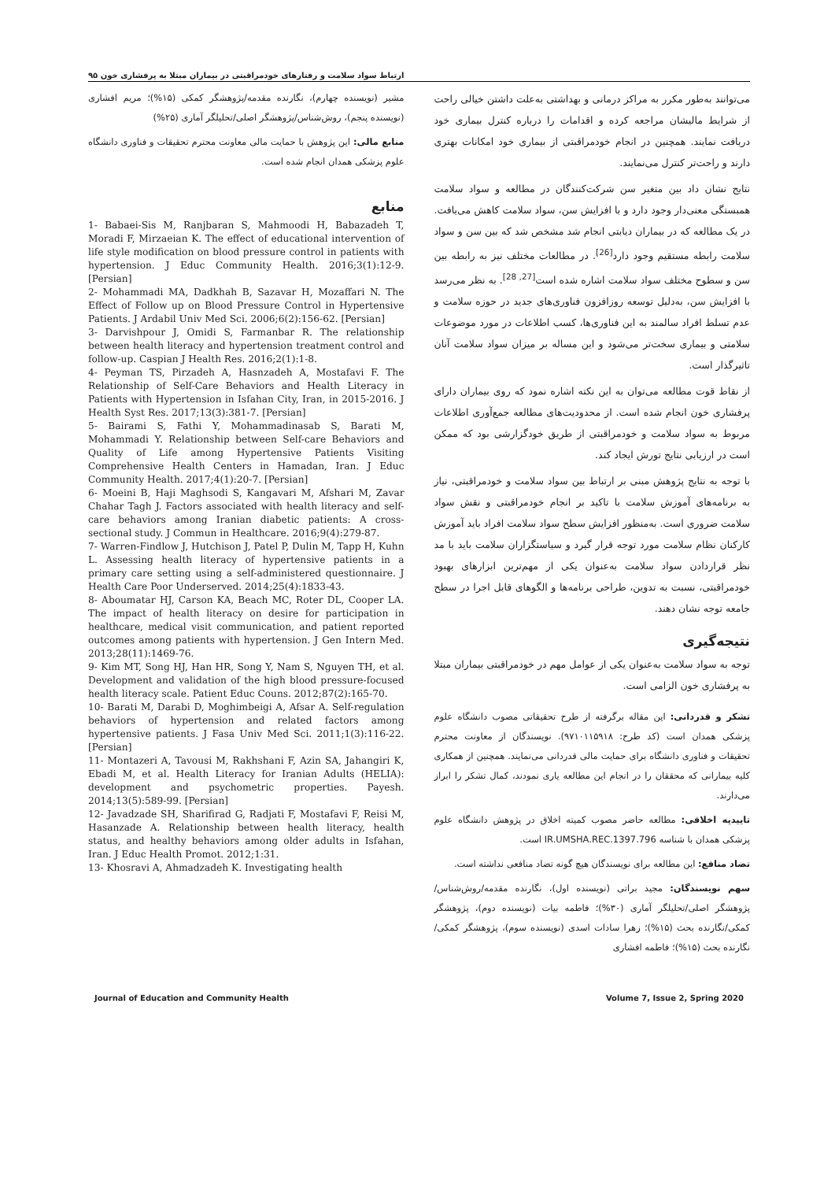ارتباط سواد سلامت و رفتارهای خودمراقبتی در بیماران مبتلا به پرفشاری خون ۹۵
می‌توانند به‌طور مکرر به مراکز درمانی و بهداشتی به‌علت داشتن خیالی راحت از شرایط مالیشان مراجعه کرده و اقدامات را درباره کنترل بیماری خود دریافت نمایند. همچنین در انجام خودمراقبتی از بیماری خود امکانات بهتری دارند و راحت‌تر کنترل می‌نمایند.
نتایج نشان داد بین متغیر سن شرکت‌کنندگان در مطالعه و سواد سلامت همبستگی معنی‌دار وجود دارد و با افزایش سن، سواد سلامت کاهش می‌یافت. در یک مطالعه که در بیماران دیابتی انجام شد مشخص شد که بین سن و سواد سلامت رابطه مستقیم وجود دارد<sup>[26]</sup>. در مطالعات مختلف نیز به رابطه بین سن و سطوح مختلف سواد سلامت اشاره شده است<sup>[27, 28]</sup>. به نظر می‌رسد با افزایش سن، به‌دلیل توسعه روزافزون فناوری‌های جدید در حوزه سلامت و عدم تسلط افراد سالمند به این فناوری‌ها، کسب اطلاعات در مورد موضوعات سلامتی و بیماری سخت‌تر می‌شود و این مساله بر میزان سواد سلامت آنان تاثیرگذار است.
از نقاط قوت مطالعه می‌توان به این نکته اشاره نمود که روی بیماران دارای پرفشاری خون انجام شده است. از محدودیت‌های مطالعه جمع‌آوری اطلاعات مربوط به سواد سلامت و خودمراقبتی از طریق خودگزارشی بود که ممکن است در ارزیابی نتایج تورش ایجاد کند.
با توجه به نتایج پژوهش مبنی بر ارتباط بین سواد سلامت و خودمراقبتی، نیاز به برنامه‌های آموزش سلامت با تاکید بر انجام خودمراقبتی و نقش سواد سلامت ضروری است. به‌منظور افزایش سطح سواد سلامت افراد باید آموزش کارکنان نظام سلامت مورد توجه قرار گیرد و سیاستگزاران سلامت باید با مد نظر قراردادن سواد سلامت به‌عنوان یکی از مهم‌ترین ابزارهای بهبود خودمراقبتی، نسبت به تدوین، طراحی برنامه‌ها و الگوهای قابل اجرا در سطح جامعه توجه نشان دهند.
نتیجه‌گیری
توجه به سواد سلامت به‌عنوان یکی از عوامل مهم در خودمراقبتی بیماران مبتلا به پرفشاری خون الزامی است.
تشکر و قدردانی: این مقاله برگرفته از طرح تحقیقاتی مصوب دانشگاه علوم پزشکی همدان است (کد طرح: ۹۷۱۰۱۱۵۹۱۸). نویسندگان از معاونت محترم تحقیقات و فناوری دانشگاه برای حمایت مالی قدردانی می‌نمایند. همچنین از همکاری کلیه بیمارانی که محققان را در انجام این مطالعه یاری نمودند، کمال تشکر را ابراز می‌دارند.
تاییدیه اخلاقی: مطالعه حاضر مصوب کمیته اخلاق در پژوهش دانشگاه علوم پزشکی همدان با شناسه IR.UMSHA.REC.1397.796 است.
تضاد منافع: این مطالعه برای نویسندگان هیچ گونه تضاد منافعی نداشته است.
سهم نویسندگان: مجید براتی (نویسنده اول)، نگارنده مقدمه/روش‌شناس/پژوهشگر اصلی/تحلیلگر آماری (۳۰%)؛ فاطمه بیات (نویسنده دوم)، پژوهشگر کمکی/نگارنده بحث (۱۵%)؛ زهرا سادات اسدی (نویسنده سوم)، پژوهشگر کمکی/نگارنده بحث (۱۵%)؛ فاطمه افشاری
مشیر (نویسنده چهارم)، نگارنده مقدمه/پژوهشگر کمکی (۱۵%)؛ مریم افشاری (نویسنده پنجم)، روش‌شناس/پژوهشگر اصلی/تحلیلگر آماری (۲۵%)
منابع مالی: این پژوهش با حمایت مالی معاونت محترم تحقیقات و فناوری دانشگاه علوم پزشکی همدان انجام شده است.
منابع
1- Babaei-Sis M, Ranjbaran S, Mahmoodi H, Babazadeh T, Moradi F, Mirzaeian K. The effect of educational intervention of life style modification on blood pressure control in patients with hypertension. J Educ Community Health. 2016;3(1):12-9. [Persian]
2- Mohammadi MA, Dadkhah B, Sazavar H, Mozaffari N. The Effect of Follow up on Blood Pressure Control in Hypertensive Patients. J Ardabil Univ Med Sci. 2006;6(2):156-62. [Persian]
3- Darvishpour J, Omidi S, Farmanbar R. The relationship between health literacy and hypertension treatment control and follow-up. Caspian J Health Res. 2016;2(1):1-8.
4- Peyman TS, Pirzadeh A, Hasnzadeh A, Mostafavi F. The Relationship of Self-Care Behaviors and Health Literacy in Patients with Hypertension in Isfahan City, Iran, in 2015-2016. J Health Syst Res. 2017;13(3):381-7. [Persian]
5- Bairami S, Fathi Y, Mohammadinasab S, Barati M, Mohammadi Y. Relationship between Self-care Behaviors and Quality of Life among Hypertensive Patients Visiting Comprehensive Health Centers in Hamadan, Iran. J Educ Community Health. 2017;4(1):20-7. [Persian]
6- Moeini B, Haji Maghsodi S, Kangavari M, Afshari M, Zavar Chahar Tagh J. Factors associated with health literacy and self-care behaviors among Iranian diabetic patients: A cross-sectional study. J Commun in Healthcare. 2016;9(4):279-87.
7- Warren-Findlow J, Hutchison J, Patel P, Dulin M, Tapp H, Kuhn L. Assessing health literacy of hypertensive patients in a primary care setting using a self-administered questionnaire. J Health Care Poor Underserved. 2014;25(4):1833-43.
8- Aboumatar HJ, Carson KA, Beach MC, Roter DL, Cooper LA. The impact of health literacy on desire for participation in healthcare, medical visit communication, and patient reported outcomes among patients with hypertension. J Gen Intern Med. 2013;28(11):1469-76.
9- Kim MT, Song HJ, Han HR, Song Y, Nam S, Nguyen TH, et al. Development and validation of the high blood pressure-focused health literacy scale. Patient Educ Couns. 2012;87(2):165-70.
10- Barati M, Darabi D, Moghimbeigi A, Afsar A. Self-regulation behaviors of hypertension and related factors among hypertensive patients. J Fasa Univ Med Sci. 2011;1(3):116-22. [Persian]
11- Montazeri A, Tavousi M, Rakhshani F, Azin SA, Jahangiri K, Ebadi M, et al. Health Literacy for Iranian Adults (HELIA): development and psychometric properties. Payesh. 2014;13(5):589-99. [Persian]
12- Javadzade SH, Sharifirad G, Radjati F, Mostafavi F, Reisi M, Hasanzade A. Relationship between health literacy, health status, and healthy behaviors among older adults in Isfahan, Iran. J Educ Health Promot. 2012;1:31.
13- Khosravi A, Ahmadzadeh K. Investigating health
Journal of Education and Community Health Volume 7, Issue 2, Spring 2020